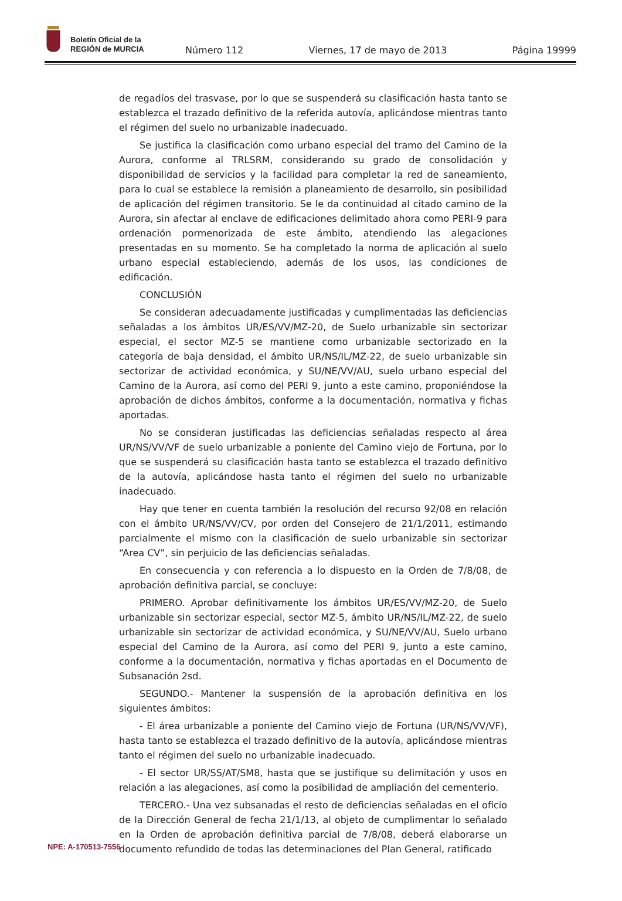Boletín Oficial de la
REGIÓN de MURCIA
Número 112 Viernes, 17 de mayo de 2013 Página 19999
de regadíos del trasvase, por lo que se suspenderá su clasificación hasta tanto se establezca el trazado definitivo de la referida autovía, aplicándose mientras tanto el régimen del suelo no urbanizable inadecuado.
Se justifica la clasificación como urbano especial del tramo del Camino de la Aurora, conforme al TRLSRM, considerando su grado de consolidación y disponibilidad de servicios y la facilidad para completar la red de saneamiento, para lo cual se establece la remisión a planeamiento de desarrollo, sin posibilidad de aplicación del régimen transitorio. Se le da continuidad al citado camino de la Aurora, sin afectar al enclave de edificaciones delimitado ahora como PERI-9 para ordenación pormenorizada de este ámbito, atendiendo las alegaciones presentadas en su momento. Se ha completado la norma de aplicación al suelo urbano especial estableciendo, además de los usos, las condiciones de edificación.
CONCLUSIÓN
Se consideran adecuadamente justificadas y cumplimentadas las deficiencias señaladas a los ámbitos UR/ES/VV/MZ-20, de Suelo urbanizable sin sectorizar especial, el sector MZ-5 se mantiene como urbanizable sectorizado en la categoría de baja densidad, el ámbito UR/NS/IL/MZ-22, de suelo urbanizable sin sectorizar de actividad económica, y SU/NE/VV/AU, suelo urbano especial del Camino de la Aurora, así como del PERI 9, junto a este camino, proponiéndose la aprobación de dichos ámbitos, conforme a la documentación, normativa y fichas aportadas.
No se consideran justificadas las deficiencias señaladas respecto al área UR/NS/VV/VF de suelo urbanizable a poniente del Camino viejo de Fortuna, por lo que se suspenderá su clasificación hasta tanto se establezca el trazado definitivo de la autovía, aplicándose hasta tanto el régimen del suelo no urbanizable inadecuado.
Hay que tener en cuenta también la resolución del recurso 92/08 en relación con el ámbito UR/NS/VV/CV, por orden del Consejero de 21/1/2011, estimando parcialmente el mismo con la clasificación de suelo urbanizable sin sectorizar “Area CV”, sin perjuicio de las deficiencias señaladas.
En consecuencia y con referencia a lo dispuesto en la Orden de 7/8/08, de aprobación definitiva parcial, se concluye:
PRIMERO. Aprobar definitivamente los ámbitos UR/ES/VV/MZ-20, de Suelo urbanizable sin sectorizar especial, sector MZ-5, ámbito UR/NS/IL/MZ-22, de suelo urbanizable sin sectorizar de actividad económica, y SU/NE/VV/AU, Suelo urbano especial del Camino de la Aurora, así como del PERI 9, junto a este camino, conforme a la documentación, normativa y fichas aportadas en el Documento de Subsanación 2sd.
SEGUNDO.- Mantener la suspensión de la aprobación definitiva en los siguientes ámbitos:
- El área urbanizable a poniente del Camino viejo de Fortuna (UR/NS/VV/VF), hasta tanto se establezca el trazado definitivo de la autovía, aplicándose mientras tanto el régimen del suelo no urbanizable inadecuado.
- El sector UR/SS/AT/SM8, hasta que se justifique su delimitación y usos en relación a las alegaciones, así como la posibilidad de ampliación del cementerio.
TERCERO.- Una vez subsanadas el resto de deficiencias señaladas en el oficio de la Dirección General de fecha 21/1/13, al objeto de cumplimentar lo señalado en la Orden de aprobación definitiva parcial de 7/8/08, deberá elaborarse un documento refundido de todas las determinaciones del Plan General, ratificado
NPE: A-170513-7556